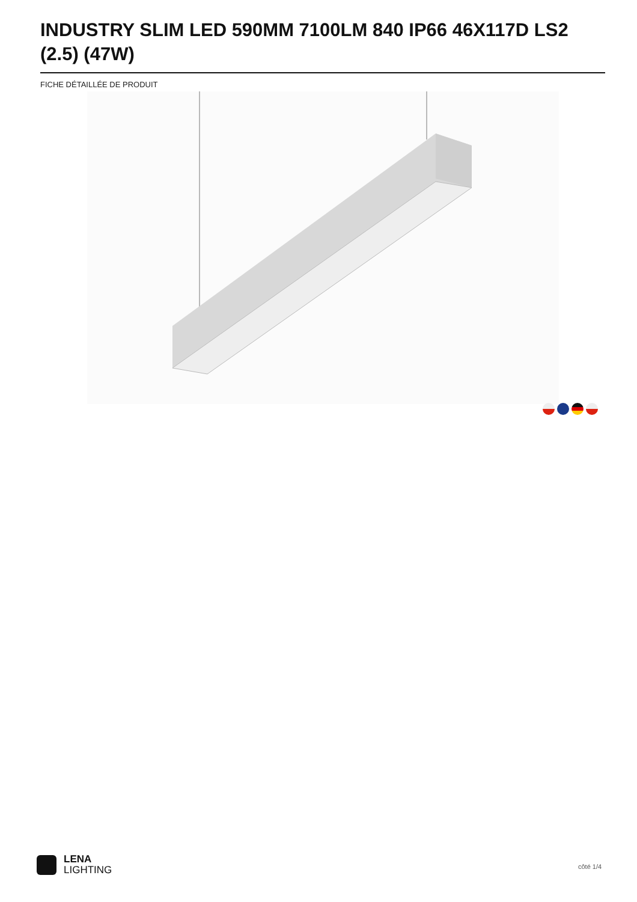INDUSTRY SLIM LED 590MM 7100LM 840 IP66 46X117D LS2 (2.5) (47W)
FICHE DÉTAILLÉE DE PRODUIT
LENA
LIGHTING
côté 1/4